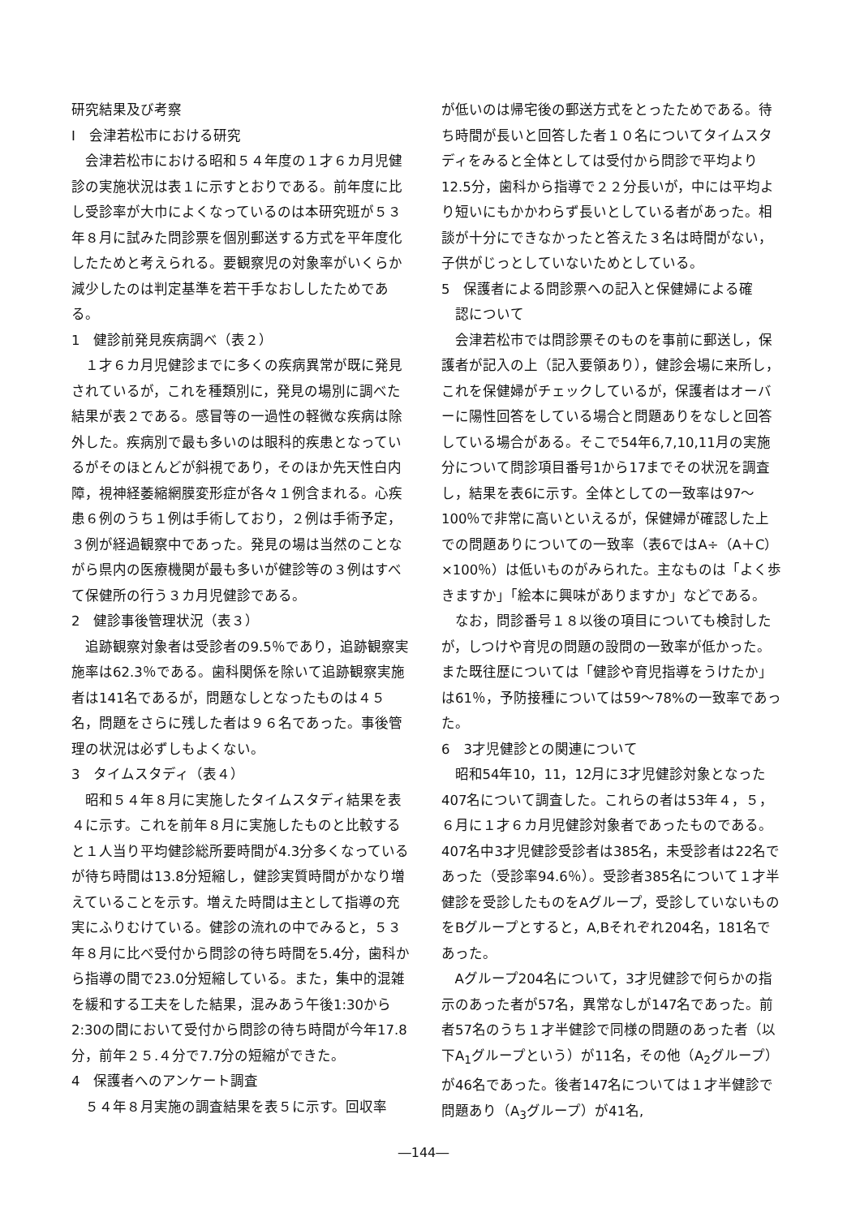研究結果及び考察
I　会津若松市における研究
会津若松市における昭和５４年度の１才６カ月児健診の実施状況は表１に示すとおりである。前年度に比し受診率が大巾によくなっているのは本研究班が５３年８月に試みた問診票を個別郵送する方式を平年度化したためと考えられる。要観察児の対象率がいくらか減少したのは判定基準を若干手なおししたためである。
1　健診前発見疾病調べ（表２）
１才６カ月児健診までに多くの疾病異常が既に発見されているが，これを種類別に，発見の場別に調べた結果が表２である。感冒等の一過性の軽微な疾病は除外した。疾病別で最も多いのは眼科的疾患となっているがそのほとんどが斜視であり，そのほか先天性白内障，視神経萎縮網膜変形症が各々１例含まれる。心疾患６例のうち１例は手術しており，２例は手術予定，３例が経過観察中であった。発見の場は当然のことながら県内の医療機関が最も多いが健診等の３例はすべて保健所の行う３カ月児健診である。
2　健診事後管理状況（表３）
追跡観察対象者は受診者の9.5％であり，追跡観察実施率は62.3％である。歯科関係を除いて追跡観察実施者は141名であるが，問題なしとなったものは４５名，問題をさらに残した者は９６名であった。事後管理の状況は必ずしもよくない。
3　タイムスタディ（表４）
昭和５４年８月に実施したタイムスタディ結果を表４に示す。これを前年８月に実施したものと比較すると１人当り平均健診総所要時間が4.3分多くなっているが待ち時間は13.8分短縮し，健診実質時間がかなり増えていることを示す。増えた時間は主として指導の充実にふりむけている。健診の流れの中でみると，５３年８月に比べ受付から問診の待ち時間を5.4分，歯科から指導の間で23.0分短縮している。また，集中的混雑を緩和する工夫をした結果，混みあう午後1:30から2:30の間において受付から問診の待ち時間が今年17.8分，前年２５.４分で7.7分の短縮ができた。
4　保護者へのアンケート調査
５４年８月実施の調査結果を表５に示す。回収率
が低いのは帰宅後の郵送方式をとったためである。待ち時間が長いと回答した者１０名についてタイムスタディをみると全体としては受付から問診で平均より12.5分，歯科から指導で２２分長いが，中には平均より短いにもかかわらず長いとしている者があった。相談が十分にできなかったと答えた３名は時間がない，子供がじっとしていないためとしている。
5　保護者による問診票への記入と保健婦による確
　認について
会津若松市では問診票そのものを事前に郵送し，保護者が記入の上（記入要領あり），健診会場に来所し，これを保健婦がチェックしているが，保護者はオーバーに陽性回答をしている場合と問題ありをなしと回答している場合がある。そこで54年6,7,10,11月の実施分について問診項目番号1から17までその状況を調査し，結果を表6に示す。全体としての一致率は97～100％で非常に高いといえるが，保健婦が確認した上での問題ありについての一致率（表6ではA÷（A＋C）×100％）は低いものがみられた。主なものは「よく歩きますか」「絵本に興味がありますか」などである。
なお，問診番号１８以後の項目についても検討したが，しつけや育児の問題の設問の一致率が低かった。また既往歴については「健診や育児指導をうけたか」は61％，予防接種については59～78%の一致率であった。
6　3才児健診との関連について
昭和54年10，11，12月に3才児健診対象となった407名について調査した。これらの者は53年４，５，６月に１才６カ月児健診対象者であったものである。407名中3才児健診受診者は385名，未受診者は22名であった（受診率94.6％）。受診者385名について１才半健診を受診したものをAグループ，受診していないものをBグループとすると，A,Bそれぞれ204名，181名であった。
Aグループ204名について，3才児健診で何らかの指示のあった者が57名，異常なしが147名であった。前者57名のうち１才半健診で同様の問題のあった者（以下A<sub>1</sub>グループという）が11名，その他（A<sub>2</sub>グループ）が46名であった。後者147名については１才半健診で問題あり（A<sub>3</sub>グループ）が41名,
―144―